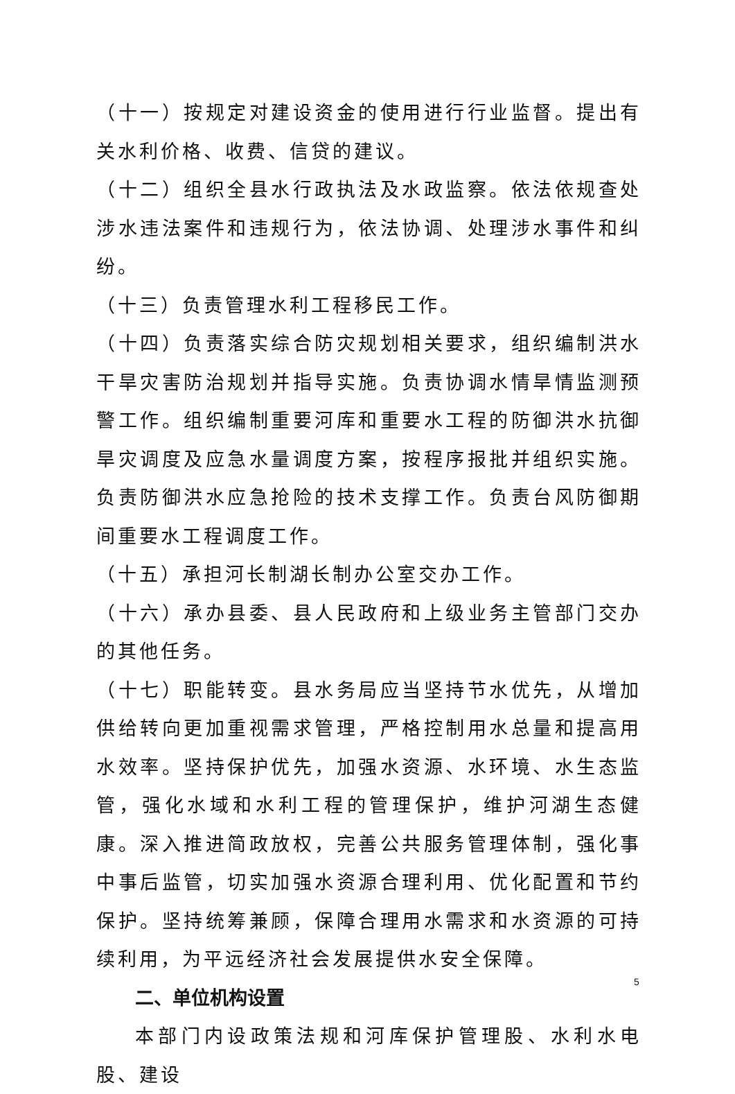（十一）按规定对建设资金的使用进行行业监督。提出有关水利价格、收费、信贷的建议。
（十二）组织全县水行政执法及水政监察。依法依规查处涉水违法案件和违规行为，依法协调、处理涉水事件和纠纷。
（十三）负责管理水利工程移民工作。
（十四）负责落实综合防灾规划相关要求，组织编制洪水干旱灾害防治规划并指导实施。负责协调水情旱情监测预警工作。组织编制重要河库和重要水工程的防御洪水抗御旱灾调度及应急水量调度方案，按程序报批并组织实施。负责防御洪水应急抢险的技术支撑工作。负责台风防御期间重要水工程调度工作。
（十五）承担河长制湖长制办公室交办工作。
（十六）承办县委、县人民政府和上级业务主管部门交办的其他任务。
（十七）职能转变。县水务局应当坚持节水优先，从增加供给转向更加重视需求管理，严格控制用水总量和提高用水效率。坚持保护优先，加强水资源、水环境、水生态监管，强化水域和水利工程的管理保护，维护河湖生态健康。深入推进简政放权，完善公共服务管理体制，强化事中事后监管，切实加强水资源合理利用、优化配置和节约保护。坚持统筹兼顾，保障合理用水需求和水资源的可持续利用，为平远经济社会发展提供水安全保障。
二、单位机构设置
本部门内设政策法规和河库保护管理股、水利水电股、建设
5